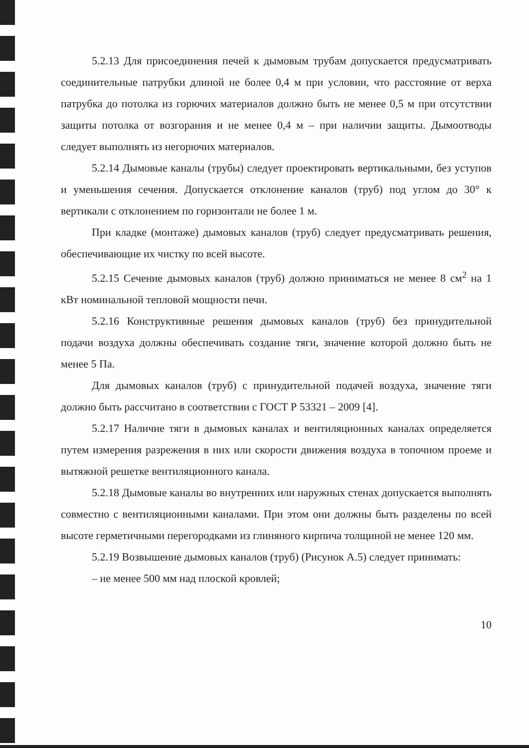5.2.13 Для присоединения печей к дымовым трубам допускается предусматривать соединительные патрубки длиной не более 0,4 м при условии, что расстояние от верха патрубка до потолка из горючих материалов должно быть не менее 0,5 м при отсутствии защиты потолка от возгорания и не менее 0,4 м – при наличии защиты. Дымоотводы следует выполнять из негорючих материалов.
5.2.14 Дымовые каналы (трубы) следует проектировать вертикальными, без уступов и уменьшения сечения. Допускается отклонение каналов (труб) под углом до 30° к вертикали с отклонением по горизонтали не более 1 м.
При кладке (монтаже) дымовых каналов (труб) следует предусматривать решения, обеспечивающие их чистку по всей высоте.
5.2.15 Сечение дымовых каналов (труб) должно приниматься не менее 8 см<sup>2</sup> на 1 кВт номинальной тепловой мощности печи.
5.2.16 Конструктивные решения дымовых каналов (труб) без принудительной подачи воздуха должны обеспечивать создание тяги, значение которой должно быть не менее 5 Па.
Для дымовых каналов (труб) с принудительной подачей воздуха, значение тяги должно быть рассчитано в соответствии с ГОСТ Р 53321 – 2009 [4].
5.2.17 Наличие тяги в дымовых каналах и вентиляционных каналах определяется путем измерения разрежения в них или скорости движения воздуха в топочном проеме и вытяжной решетке вентиляционного канала.
5.2.18 Дымовые каналы во внутренних или наружных стенах допускается выполнять совместно с вентиляционными каналами. При этом они должны быть разделены по всей высоте герметичными перегородками из глиняного кирпича толщиной не менее 120 мм.
5.2.19 Возвышение дымовых каналов (труб) (Рисунок А.5) следует принимать:
– не менее 500 мм над плоской кровлей;
10